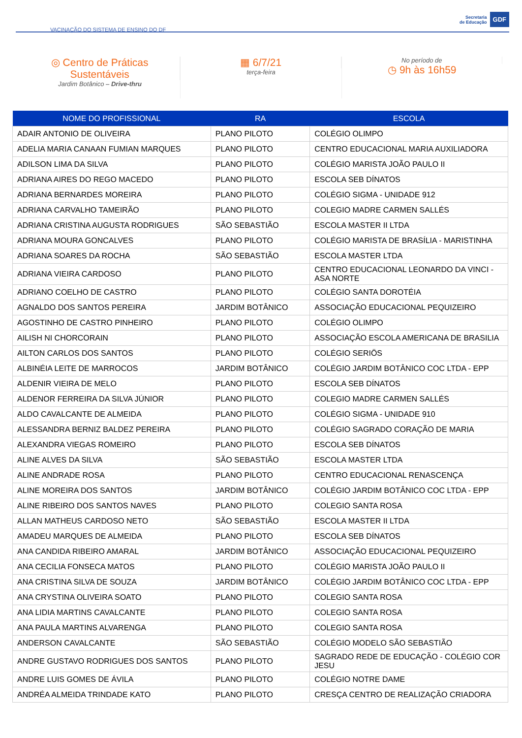VACINAÇÃO DO SISTEMA DE ENSINO DO DF
Secretaria
de Educação
GDF
◎ Centro de Práticas
Sustentáveis
Jardim Botânico – Drive-thru
▦ 6/7/21
terça-feira
No período de
◷ 9h às 16h59
| NOME DO PROFISSIONAL | RA | ESCOLA |
| --- | --- | --- |
| ADAIR ANTONIO DE OLIVEIRA | PLANO PILOTO | COLÉGIO OLIMPO |
| ADELIA MARIA CANAAN FUMIAN MARQUES | PLANO PILOTO | CENTRO EDUCACIONAL MARIA AUXILIADORA |
| ADILSON LIMA DA SILVA | PLANO PILOTO | COLÉGIO MARISTA JOÃO PAULO II |
| ADRIANA AIRES DO REGO MACEDO | PLANO PILOTO | ESCOLA SEB DÍNATOS |
| ADRIANA BERNARDES MOREIRA | PLANO PILOTO | COLÉGIO SIGMA - UNIDADE 912 |
| ADRIANA CARVALHO TAMEIRÃO | PLANO PILOTO | COLEGIO MADRE CARMEN SALLÉS |
| ADRIANA CRISTINA AUGUSTA RODRIGUES | SÃO SEBASTIÃO | ESCOLA MASTER II LTDA |
| ADRIANA MOURA GONCALVES | PLANO PILOTO | COLÉGIO MARISTA DE BRASÍLIA - MARISTINHA |
| ADRIANA SOARES DA ROCHA | SÃO SEBASTIÃO | ESCOLA MASTER LTDA |
| ADRIANA VIEIRA CARDOSO | PLANO PILOTO | CENTRO EDUCACIONAL LEONARDO DA VINCI - ASA NORTE |
| ADRIANO COELHO DE CASTRO | PLANO PILOTO | COLÉGIO SANTA DOROTÉIA |
| AGNALDO DOS SANTOS PEREIRA | JARDIM BOTÂNICO | ASSOCIAÇÃO EDUCACIONAL PEQUIZEIRO |
| AGOSTINHO DE CASTRO PINHEIRO | PLANO PILOTO | COLÉGIO OLIMPO |
| AILISH NI CHORCORAIN | PLANO PILOTO | ASSOCIAÇÃO ESCOLA AMERICANA DE BRASILIA |
| AILTON CARLOS DOS SANTOS | PLANO PILOTO | COLÉGIO SERIÖS |
| ALBINÉIA LEITE DE MARROCOS | JARDIM BOTÂNICO | COLÉGIO JARDIM BOTÂNICO COC LTDA - EPP |
| ALDENIR VIEIRA DE MELO | PLANO PILOTO | ESCOLA SEB DÍNATOS |
| ALDENOR FERREIRA DA SILVA JÚNIOR | PLANO PILOTO | COLEGIO MADRE CARMEN SALLÉS |
| ALDO CAVALCANTE DE ALMEIDA | PLANO PILOTO | COLÉGIO SIGMA - UNIDADE 910 |
| ALESSANDRA BERNIZ BALDEZ PEREIRA | PLANO PILOTO | COLÉGIO SAGRADO CORAÇÃO DE MARIA |
| ALEXANDRA VIEGAS ROMEIRO | PLANO PILOTO | ESCOLA SEB DÍNATOS |
| ALINE ALVES DA SILVA | SÃO SEBASTIÃO | ESCOLA MASTER LTDA |
| ALINE ANDRADE ROSA | PLANO PILOTO | CENTRO EDUCACIONAL RENASCENÇA |
| ALINE MOREIRA DOS SANTOS | JARDIM BOTÂNICO | COLÉGIO JARDIM BOTÂNICO COC LTDA - EPP |
| ALINE RIBEIRO DOS SANTOS NAVES | PLANO PILOTO | COLEGIO SANTA ROSA |
| ALLAN MATHEUS CARDOSO NETO | SÃO SEBASTIÃO | ESCOLA MASTER II LTDA |
| AMADEU MARQUES DE ALMEIDA | PLANO PILOTO | ESCOLA SEB DÍNATOS |
| ANA CANDIDA RIBEIRO AMARAL | JARDIM BOTÂNICO | ASSOCIAÇÃO EDUCACIONAL PEQUIZEIRO |
| ANA CECILIA FONSECA MATOS | PLANO PILOTO | COLÉGIO MARISTA JOÃO PAULO II |
| ANA CRISTINA SILVA DE SOUZA | JARDIM BOTÂNICO | COLÉGIO JARDIM BOTÂNICO COC LTDA - EPP |
| ANA CRYSTINA OLIVEIRA SOATO | PLANO PILOTO | COLEGIO SANTA ROSA |
| ANA LIDIA MARTINS CAVALCANTE | PLANO PILOTO | COLEGIO SANTA ROSA |
| ANA PAULA MARTINS ALVARENGA | PLANO PILOTO | COLEGIO SANTA ROSA |
| ANDERSON CAVALCANTE | SÃO SEBASTIÃO | COLÉGIO MODELO SÃO SEBASTIÃO |
| ANDRE GUSTAVO RODRIGUES DOS SANTOS | PLANO PILOTO | SAGRADO REDE DE EDUCAÇÃO - COLÉGIO COR JESU |
| ANDRE LUIS GOMES DE ÁVILA | PLANO PILOTO | COLÉGIO NOTRE DAME |
| ANDRÉA ALMEIDA TRINDADE KATO | PLANO PILOTO | CRESÇA CENTRO DE REALIZAÇÃO CRIADORA |